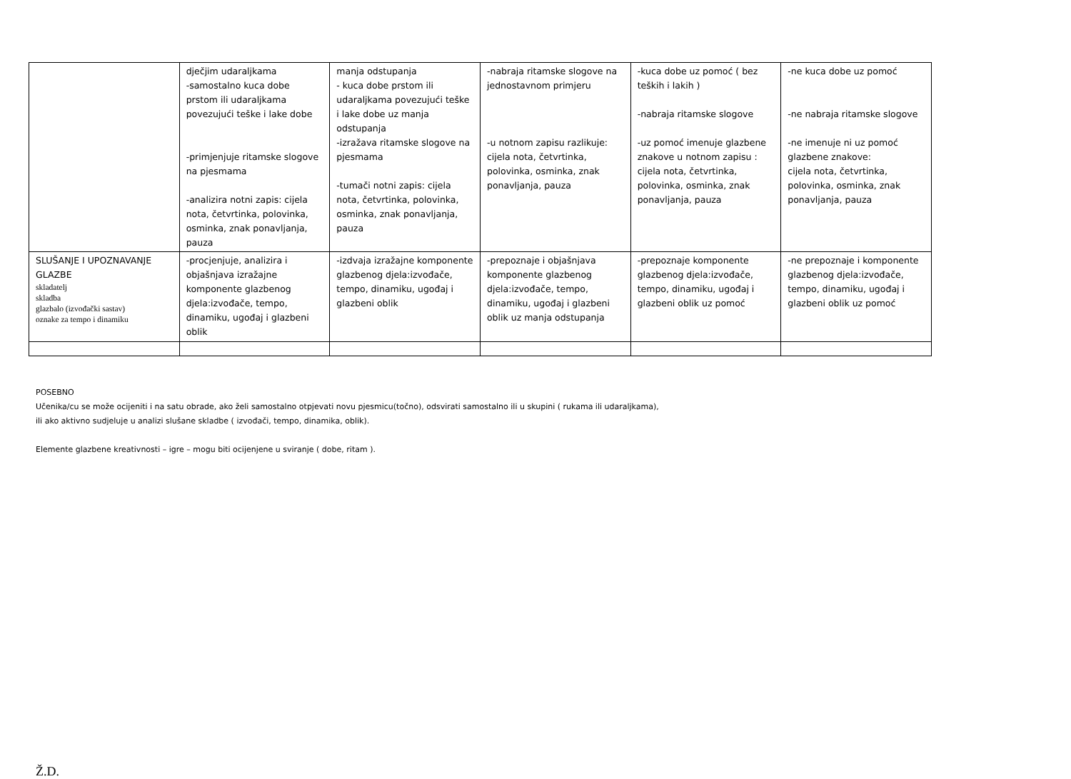| | dječjim udaraljkama -samostalno kuca dobe prstom ili udaraljkama povezujući teške i lake dobe -primjenjuje ritamske slogove na pjesmama -analizira notni zapis: cijela nota, četvrtinka, polovinka, osminka, znak ponavljanja, pauza | manja odstupanja - kuca dobe prstom ili udaraljkama povezujući teške i lake dobe uz manja odstupanja -izražava ritamske slogove na pjesmama -tumači notni zapis: cijela nota, četvrtinka, polovinka, osminka, znak ponavljanja, pauza | -nabraja ritamske slogove na jednostavnom primjeru -u notnom zapisu razlikuje: cijela nota, četvrtinka, polovinka, osminka, znak ponavljanja, pauza | -kuca dobe uz pomoć ( bez teških i lakih ) -nabraja ritamske slogove -uz pomoć imenuje glazbene znakove u notnom zapisu : cijela nota, četvrtinka, polovinka, osminka, znak ponavljanja, pauza | -ne kuca dobe uz pomoć -ne nabraja ritamske slogove -ne imenuje ni uz pomoć glazbene znakove: cijela nota, četvrtinka, polovinka, osminka, znak ponavljanja, pauza |
| SLUŠANJE I UPOZNAVANJE GLAZBE skladatelj skladba glazbalo (izvođački sastav) oznake za tempo i dinamiku | -procjenjuje, analizira i objašnjava izražajne komponente glazbenog djela:izvođače, tempo, dinamiku, ugođaj i glazbeni oblik | -izdvaja izražajne komponente glazbenog djela:izvođače, tempo, dinamiku, ugođaj i glazbeni oblik | -prepoznaje i objašnjava komponente glazbenog djela:izvođače, tempo, dinamiku, ugođaj i glazbeni oblik uz manja odstupanja | -prepoznaje komponente glazbenog djela:izvođače, tempo, dinamiku, ugođaj i glazbeni oblik uz pomoć | -ne prepoznaje i komponente glazbenog djela:izvođače, tempo, dinamiku, ugođaj i glazbeni oblik uz pomoć |
POSEBNO
Učenika/cu se može ocijeniti i na satu obrade, ako želi samostalno otpjevati novu pjesmicu(točno), odsvirati samostalno ili u skupini ( rukama ili udaraljkama),
ili ako aktivno sudjeluje u analizi slušane skladbe ( izvođači, tempo, dinamika, oblik).
Elemente glazbene kreativnosti – igre – mogu biti ocijenjene u sviranje ( dobe, ritam ).
Ž.D.